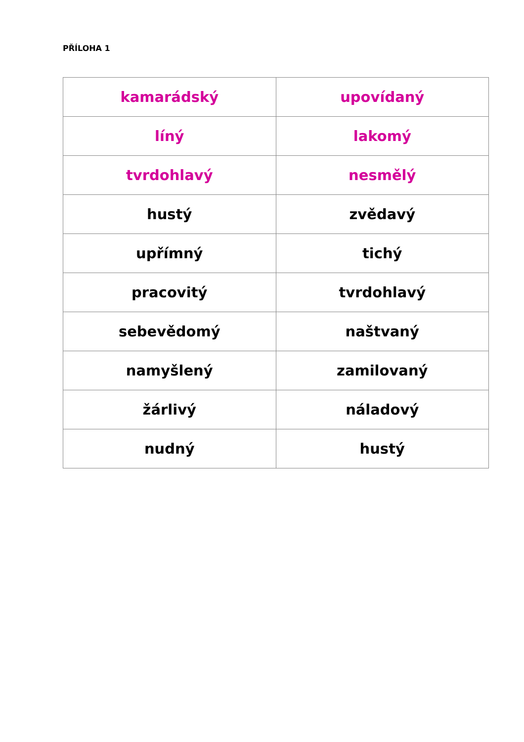PŘÍLOHA 1
| kamarádský | upovídaný |
| líný | lakomý |
| tvrdohlavý | nesmělý |
| hustý | zvědavý |
| upřímný | tichý |
| pracovitý | tvrdohlavý |
| sebevědomý | naštvaný |
| namyšlený | zamilovaný |
| žárlivý | náladový |
| nudný | hustý |